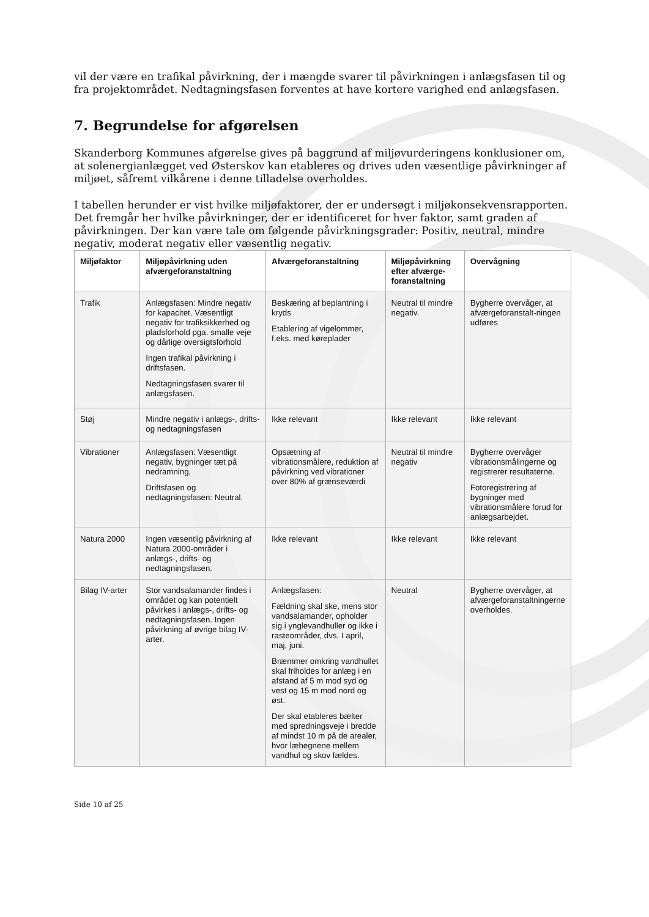vil der være en trafikal påvirkning, der i mængde svarer til påvirkningen i anlægsfasen til og fra projektområdet. Nedtagningsfasen forventes at have kortere varighed end anlægsfasen.
7. Begrundelse for afgørelsen
Skanderborg Kommunes afgørelse gives på baggrund af miljøvurderingens konklusioner om, at solenergianlægget ved Østerskov kan etableres og drives uden væsentlige påvirkninger af miljøet, såfremt vilkårene i denne tilladelse overholdes.
I tabellen herunder er vist hvilke miljøfaktorer, der er undersøgt i miljøkonsekvensrapporten. Det fremgår her hvilke påvirkninger, der er identificeret for hver faktor, samt graden af påvirkningen. Der kan være tale om følgende påvirkningsgrader: Positiv, neutral, mindre negativ, moderat negativ eller væsentlig negativ.
| Miljøfaktor | Miljøpåvirkning uden afværgeforanstaltning | Afværgeforanstaltning | Miljøpåvirkning efter afværge-foranstaltning | Overvågning |
| --- | --- | --- | --- | --- |
| Trafik | Anlægsfasen: Mindre negativ for kapacitet. Væsentligt negativ for trafiksikkerhed og pladsforhold pga. smalle veje og dårlige oversigtsforhold Ingen trafikal påvirkning i driftsfasen. Nedtagningsfasen svarer til anlægsfasen. | Beskæring af beplantning i kryds Etablering af vigelommer, f.eks. med køreplader | Neutral til mindre negativ. | Bygherre overvåger, at afværgeforanstalt-ningen udføres |
| Støj | Mindre negativ i anlægs-, drifts- og nedtagningsfasen | Ikke relevant | Ikke relevant | Ikke relevant |
| Vibrationer | Anlægsfasen: Væsentligt negativ, bygninger tæt på nedramning, Driftsfasen og nedtagningsfasen: Neutral. | Opsætning af vibrationsmålere, reduktion af påvirkning ved vibrationer over 80% af grænseværdi | Neutral til mindre negativ | Bygherre overvåger vibrationsmålingerne og registrerer resultaterne. Fotoregistrering af bygninger med vibrationsmålere forud for anlægsarbejdet. |
| Natura 2000 | Ingen væsentlig påvirkning af Natura 2000-områder i anlægs-, drifts- og nedtagningsfasen. | Ikke relevant | Ikke relevant | Ikke relevant |
| Bilag IV-arter | Stor vandsalamander findes i området og kan potentielt påvirkes i anlægs-, drifts- og nedtagningsfasen. Ingen påvirkning af øvrige bilag IV-arter. | Anlægsfasen: Fældning skal ske, mens stor vandsalamander, opholder sig i ynglevandhuller og ikke i rasteområder, dvs. I april, maj, juni. Bræmmer omkring vandhullet skal friholdes for anlæg i en afstand af 5 m mod syd og vest og 15 m mod nord og øst. Der skal etableres bælter med spredningsveje i bredde af mindst 10 m på de arealer, hvor læhegnene mellem vandhul og skov fældes. | Neutral | Bygherre overvåger, at afværgeforanstaltningerne overholdes. |
Side 10 af 25